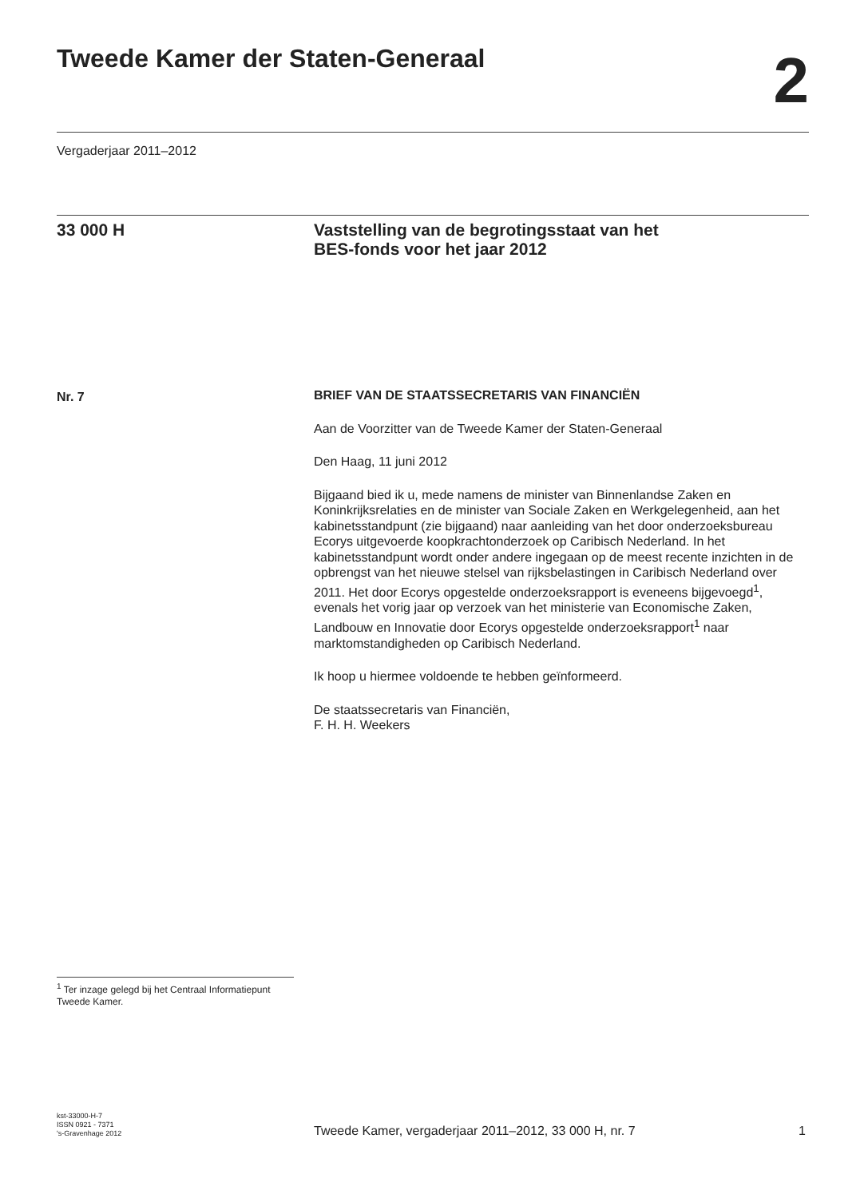Tweede Kamer der Staten-Generaal
2
Vergaderjaar 2011–2012
33 000 H
Vaststelling van de begrotingsstaat van het
BES-fonds voor het jaar 2012
Nr. 7
BRIEF VAN DE STAATSSECRETARIS VAN FINANCIËN
Aan de Voorzitter van de Tweede Kamer der Staten-Generaal
Den Haag, 11 juni 2012
Bijgaand bied ik u, mede namens de minister van Binnenlandse Zaken en Koninkrijksrelaties en de minister van Sociale Zaken en Werkgelegenheid, aan het kabinetsstandpunt (zie bijgaand) naar aanleiding van het door onderzoeksbureau Ecorys uitgevoerde koopkrachtonderzoek op Caribisch Nederland. In het kabinetsstandpunt wordt onder andere ingegaan op de meest recente inzichten in de opbrengst van het nieuwe stelsel van rijksbelastingen in Caribisch Nederland over 2011. Het door Ecorys opgestelde onderzoeksrapport is eveneens bijgevoegd<sup>1</sup>, evenals het vorig jaar op verzoek van het ministerie van Economische Zaken, Landbouw en Innovatie door Ecorys opgestelde onderzoeksrapport<sup>1</sup> naar marktomstandigheden op Caribisch Nederland.
Ik hoop u hiermee voldoende te hebben geïnformeerd.
De staatssecretaris van Financiën,
F. H. H. Weekers
<sup>1</sup> Ter inzage gelegd bij het Centraal Informatiepunt Tweede Kamer.
kst-33000-H-7
ISSN 0921 - 7371
's-Gravenhage 2012
Tweede Kamer, vergaderjaar 2011–2012, 33 000 H, nr. 7
1